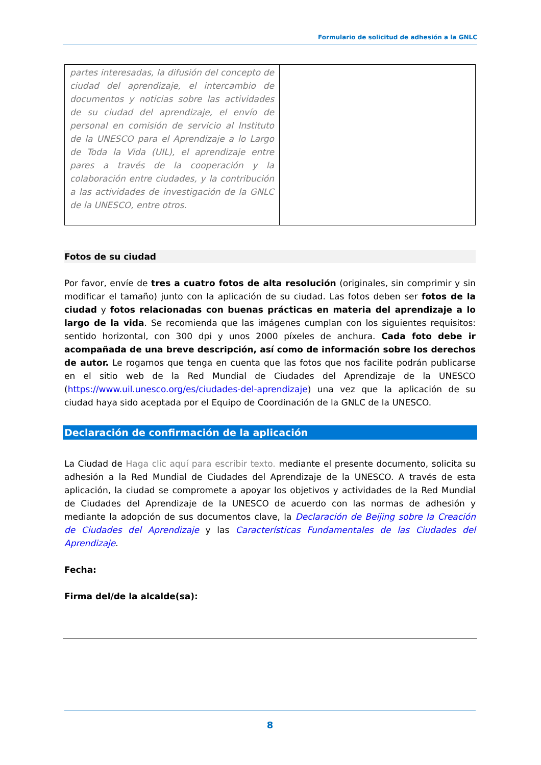Formulario de solicitud de adhesión a la GNLC
| partes interesadas, la difusión del concepto de ciudad del aprendizaje, el intercambio de documentos y noticias sobre las actividades de su ciudad del aprendizaje, el envío de personal en comisión de servicio al Instituto de la UNESCO para el Aprendizaje a lo Largo de Toda la Vida (UIL), el aprendizaje entre pares a través de la cooperación y la colaboración entre ciudades, y la contribución a las actividades de investigación de la GNLC de la UNESCO, entre otros. | |
Fotos de su ciudad
Por favor, envíe de tres a cuatro fotos de alta resolución (originales, sin comprimir y sin modificar el tamaño) junto con la aplicación de su ciudad. Las fotos deben ser fotos de la ciudad y fotos relacionadas con buenas prácticas en materia del aprendizaje a lo largo de la vida. Se recomienda que las imágenes cumplan con los siguientes requisitos: sentido horizontal, con 300 dpi y unos 2000 píxeles de anchura. Cada foto debe ir acompañada de una breve descripción, así como de información sobre los derechos de autor. Le rogamos que tenga en cuenta que las fotos que nos facilite podrán publicarse en el sitio web de la Red Mundial de Ciudades del Aprendizaje de la UNESCO (https://www.uil.unesco.org/es/ciudades-del-aprendizaje) una vez que la aplicación de su ciudad haya sido aceptada por el Equipo de Coordinación de la GNLC de la UNESCO.
Declaración de confirmación de la aplicación
La Ciudad de Haga clic aquí para escribir texto. mediante el presente documento, solicita su adhesión a la Red Mundial de Ciudades del Aprendizaje de la UNESCO. A través de esta aplicación, la ciudad se compromete a apoyar los objetivos y actividades de la Red Mundial de Ciudades del Aprendizaje de la UNESCO de acuerdo con las normas de adhesión y mediante la adopción de sus documentos clave, la Declaración de Beijing sobre la Creación de Ciudades del Aprendizaje y las Características Fundamentales de las Ciudades del Aprendizaje.
Fecha:
Firma del/de la alcalde(sa):
8